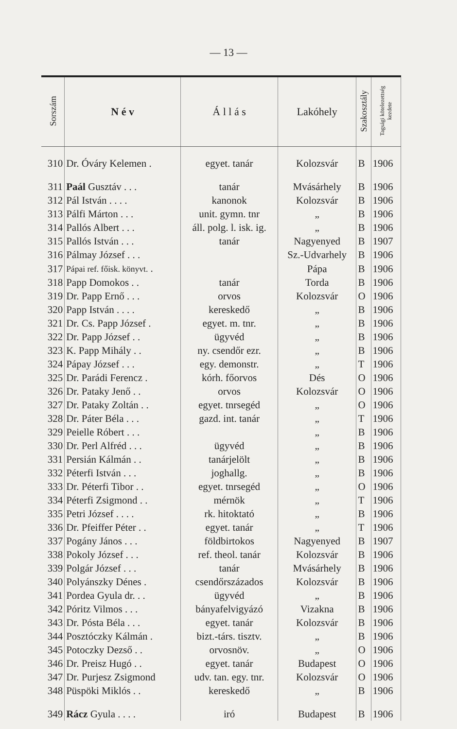— 13 —
| Sorszám | N é v | Á l l á s | Lakóhely | Szakosztály | Tagsági kötelezettség kezdete |
| --- | --- | --- | --- | --- | --- |
| 310 | Dr. Óváry Kelemen . | egyet. tanár | Kolozsvár | B | 1906 |
| 311 | Paál Gusztáv . . . | tanár | Mvásárhely | B | 1906 |
| 312 | Pál István . . . . | kanonok | Kolozsvár | B | 1906 |
| 313 | Pálfi Márton . . . | unit. gymn. tnr | „ | B | 1906 |
| 314 | Pallós Albert . . . | áll. polg. l. isk. ig. | „ | B | 1906 |
| 315 | Pallós István . . . | tanár | Nagyenyed | B | 1907 |
| 316 | Pálmay József . . . | | Sz.-Udvarhely | B | 1906 |
| 317 | Pápai ref. főisk. könyvt. . | | Pápa | B | 1906 |
| 318 | Papp Domokos . . | tanár | Torda | B | 1906 |
| 319 | Dr. Papp Ernő . . . | orvos | Kolozsvár | O | 1906 |
| 320 | Papp István . . . . | kereskedő | „ | B | 1906 |
| 321 | Dr. Cs. Papp József . | egyet. m. tnr. | „ | B | 1906 |
| 322 | Dr. Papp József . . | ügyvéd | „ | B | 1906 |
| 323 | K. Papp Mihály . . | ny. csendőr ezr. | „ | B | 1906 |
| 324 | Pápay József . . . | egy. demonstr. | „ | T | 1906 |
| 325 | Dr. Parádi Ferencz . | kórh. főorvos | Dés | O | 1906 |
| 326 | Dr. Pataky Jenő . . | orvos | Kolozsvár | O | 1906 |
| 327 | Dr. Pataky Zoltán . . | egyet. tnrsegéd | „ | O | 1906 |
| 328 | Dr. Páter Béla . . . | gazd. int. tanár | „ | T | 1906 |
| 329 | Peielle Róbert . . . | | „ | B | 1906 |
| 330 | Dr. Perl Alfréd . . . | ügyvéd | „ | B | 1906 |
| 331 | Persián Kálmán . . | tanárjelölt | „ | B | 1906 |
| 332 | Péterfi István . . . | joghallg. | „ | B | 1906 |
| 333 | Dr. Péterfi Tibor . . | egyet. tnrsegéd | „ | O | 1906 |
| 334 | Péterfi Zsigmond . . | mérnök | „ | T | 1906 |
| 335 | Petri József . . . . | rk. hitoktató | „ | B | 1906 |
| 336 | Dr. Pfeiffer Péter . . | egyet. tanár | „ | T | 1906 |
| 337 | Pogány János . . . | földbirtokos | Nagyenyed | B | 1907 |
| 338 | Pokoly József . . . | ref. theol. tanár | Kolozsvár | B | 1906 |
| 339 | Polgár József . . . | tanár | Mvásárhely | B | 1906 |
| 340 | Polyánszky Dénes . | csendőrszázados | Kolozsvár | B | 1906 |
| 341 | Pordea Gyula dr. . . | ügyvéd | „ | B | 1906 |
| 342 | Póritz Vilmos . . . | bányafelvigyázó | Vizakna | B | 1906 |
| 343 | Dr. Pósta Béla . . . | egyet. tanár | Kolozsvár | B | 1906 |
| 344 | Posztóczky Kálmán . | bizt.-társ. tisztv. | „ | B | 1906 |
| 345 | Potoczky Dezső . . | orvosnöv. | „ | O | 1906 |
| 346 | Dr. Preisz Hugó . . | egyet. tanár | Budapest | O | 1906 |
| 347 | Dr. Purjesz Zsigmond | udv. tan. egy. tnr. | Kolozsvár | O | 1906 |
| 348 | Püspöki Miklós . . | kereskedő | „ | B | 1906 |
| 349 | Rácz Gyula . . . . | iró | Budapest | B | 1906 |